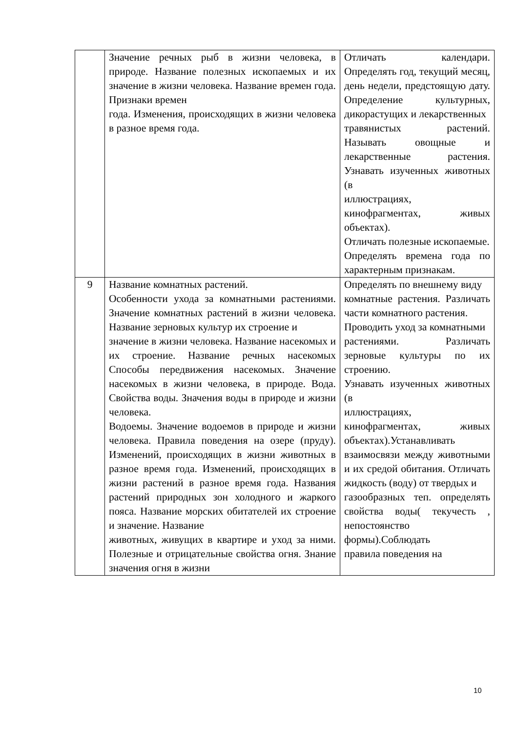| | Значение речных рыб в жизни человека, в природе. Название полезных ископаемых и их значение в жизни человека. Название времен года. Признаки времен года. Изменения, происходящих в жизни человека в разное время года. | Отличать календари. Определять год, текущий месяц, день недели, предстоящую дату. Определение культурных, дикорастущих и лекарственных травянистых растений. Называть овощные и лекарственные растения. Узнавать изученных животных (в иллюстрациях, кинофрагментах, живых объектах). Отличать полезные ископаемые. Определять времена года по характерным признакам. |
| 9 | Название комнатных растений. Особенности ухода за комнатными растениями. Значение комнатных растений в жизни человека. Название зерновых культур их строение и значение в жизни человека. Название насекомых и их строение. Название речных насекомых Способы передвижения насекомых. Значение насекомых в жизни человека, в природе. Вода. Свойства воды. Значения воды в природе и жизни человека. Водоемы. Значение водоемов в природе и жизни человека. Правила поведения на озере (пруду). Изменений, происходящих в жизни животных в разное время года. Изменений, происходящих в жизни растений в разное время года. Названия растений природных зон холодного и жаркого пояса. Название морских обитателей их строение и значение. Название животных, живущих в квартире и уход за ними. Полезные и отрицательные свойства огня. Знание значения огня в жизни | Определять по внешнему виду комнатные растения. Различать части комнатного растения. Проводить уход за комнатными растениями. Различать зерновые культуры по их строению. Узнавать изученных животных (в иллюстрациях, кинофрагментах, живых объектах).Устанавливать взаимосвязи между животными и их средой обитания. Отличать жидкость (воду) от твердых и газообразных теп. определять свойства воды( текучесть , непостоянство формы).Соблюдать правила поведения на |
10